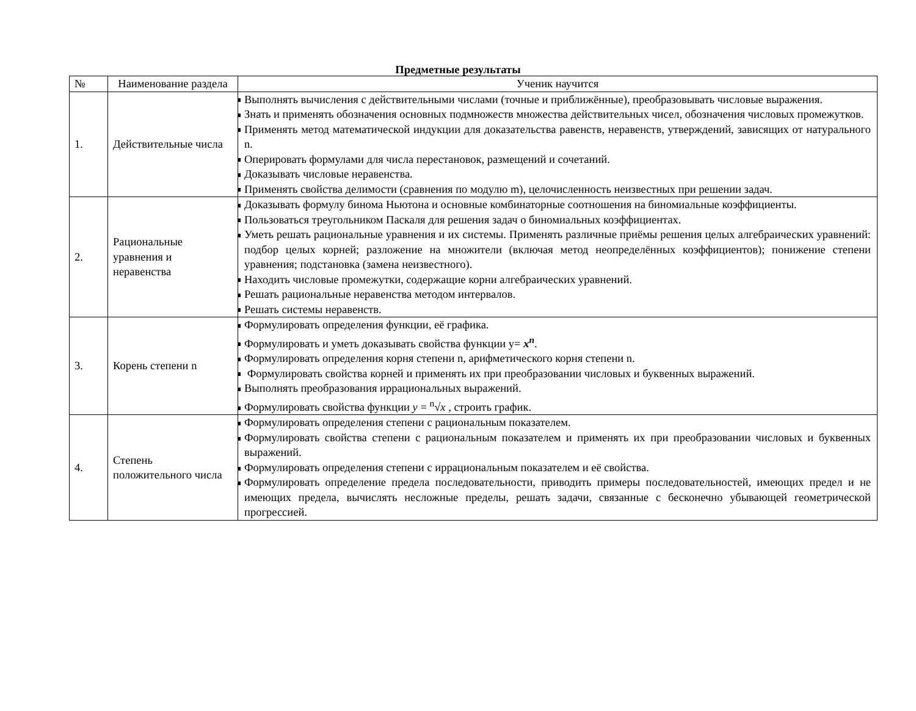Предметные результаты
| № | Наименование раздела | Ученик научится |
| --- | --- | --- |
| 1. | Действительные числа | Выполнять вычисления с действительными числами (точные и приближённые), преобразовывать числовые выражения. Знать и применять обозначения основных подмножеств множества действительных чисел, обозначения числовых промежутков. Применять метод математической индукции для доказательства равенств, неравенств, утверждений, зависящих от натурального n. Оперировать формулами для числа перестановок, размещений и сочетаний. Доказывать числовые неравенства. Применять свойства делимости (сравнения по модулю m), целочисленность неизвестных при решении задач. |
| 2. | Рациональные уравнения и неравенства | Доказывать формулу бинома Ньютона и основные комбинаторные соотношения на биномиальные коэффициенты. Пользоваться треугольником Паскаля для решения задач о биномиальных коэффициентах. Уметь решать рациональные уравнения и их системы. Применять различные приёмы решения целых алгебраических уравнений: подбор целых корней; разложение на множители (включая метод неопределённых коэффициентов); понижение степени уравнения; подстановка (замена неизвестного). Находить числовые промежутки, содержащие корни алгебраических уравнений. Решать рациональные неравенства методом интервалов. Решать системы неравенств. |
| 3. | Корень степени n | Формулировать определения функции, её графика. Формулировать и уметь доказывать свойства функции y= x<sup>n</sup> . Формулировать определения корня степени n, арифметического корня степени n. Формулировать свойства корней и применять их при преобразовании числовых и буквенных выражений. Выполнять преобразования иррациональных выражений. Формулировать свойства функции y = <sup>n</sup>√ x , строить график. |
| 4. | Степень положительного числа | Формулировать определения степени с рациональным показателем. Формулировать свойства степени с рациональным показателем и применять их при преобразовании числовых и буквенных выражений. Формулировать определения степени с иррациональным показателем и её свойства. Формулировать определение предела последовательности, приводить примеры последовательностей, имеющих предел и не имеющих предела, вычислять несложные пределы, решать задачи, связанные с бесконечно убывающей геометрической прогрессией. |